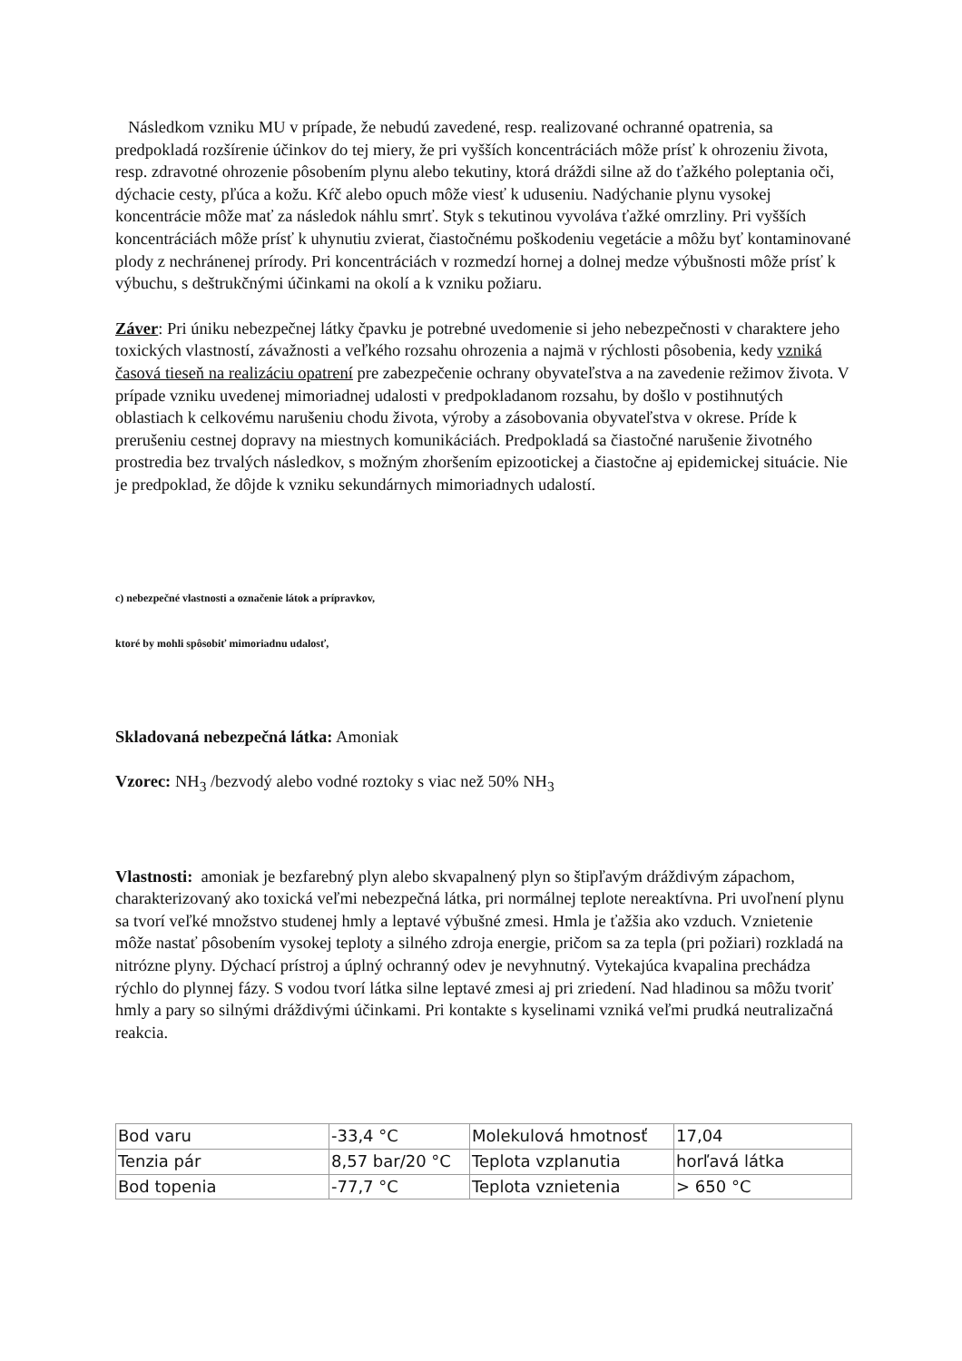Následkom vzniku MU v prípade, že nebudú zavedené, resp. realizované ochranné opatrenia, sa predpokladá rozšírenie účinkov do tej miery, že pri vyšších koncentráciách môže prísť k ohrozeniu života, resp. zdravotné ohrozenie pôsobením plynu alebo tekutiny, ktorá dráždi silne až do ťažkého poleptania oči, dýchacie cesty, pľúca a kožu. Kŕč alebo opuch môže viesť k uduseniu. Nadýchanie plynu vysokej koncentrácie môže mať za následok náhlu smrť. Styk s tekutinou vyvoláva ťažké omrzliny. Pri vyšších koncentráciách môže prísť k uhynutiu zvierat, čiastočnému poškodeniu vegetácie a môžu byť kontaminované plody z nechránenej prírody. Pri koncentráciách v rozmedzí hornej a dolnej medze výbušnosti môže prísť k výbuchu, s deštrukčnými účinkami na okolí a k vzniku požiaru.
Záver: Pri úniku nebezpečnej látky čpavku je potrebné uvedomenie si jeho nebezpečnosti v charaktere jeho toxických vlastností, závažnosti a veľkého rozsahu ohrozenia a najmä v rýchlosti pôsobenia, kedy vzniká časová tieseň na realizáciu opatrení pre zabezpečenie ochrany obyvateľstva a na zavedenie režimov života. V prípade vzniku uvedenej mimoriadnej udalosti v predpokladanom rozsahu, by došlo v postihnutých oblastiach k celkovému narušeniu chodu života, výroby a zásobovania obyvateľstva v okrese. Príde k prerušeniu cestnej dopravy na miestnych komunikáciách. Predpokladá sa čiastočné narušenie životného prostredia bez trvalých následkov, s možným zhoršením epizootickej a čiastočne aj epidemickej situácie. Nie je predpoklad, že dôjde k vzniku sekundárnych mimoriadnych udalostí.
c) nebezpečné vlastnosti a označenie látok a prípravkov,
ktoré by mohli spôsobiť mimoriadnu udalosť,
Skladovaná nebezpečná látka: Amoniak
Vzorec: NH<sub>3</sub> /bezvodý alebo vodné roztoky s viac než 50% NH<sub>3</sub>
Vlastnosti: amoniak je bezfarebný plyn alebo skvapalnený plyn so štipľavým dráždivým zápachom, charakterizovaný ako toxická veľmi nebezpečná látka, pri normálnej teplote nereaktívna. Pri uvoľnení plynu sa tvorí veľké množstvo studenej hmly a leptavé výbušné zmesi. Hmla je ťažšia ako vzduch. Vznietenie môže nastať pôsobením vysokej teploty a silného zdroja energie, pričom sa za tepla (pri požiari) rozkladá na nitrózne plyny. Dýchací prístroj a úplný ochranný odev je nevyhnutný. Vytekajúca kvapalina prechádza rýchlo do plynnej fázy. S vodou tvorí látka silne leptavé zmesi aj pri zriedení. Nad hladinou sa môžu tvoriť hmly a pary so silnými dráždivými účinkami. Pri kontakte s kyselinami vzniká veľmi prudká neutralizačná reakcia.
| Bod varu | -33,4 °C | Molekulová hmotnosť | 17,04 |
| Tenzia pár | 8,57 bar/20 °C | Teplota vzplanutia | horľavá látka |
| Bod topenia | -77,7 °C | Teplota vznietenia | > 650 °C |